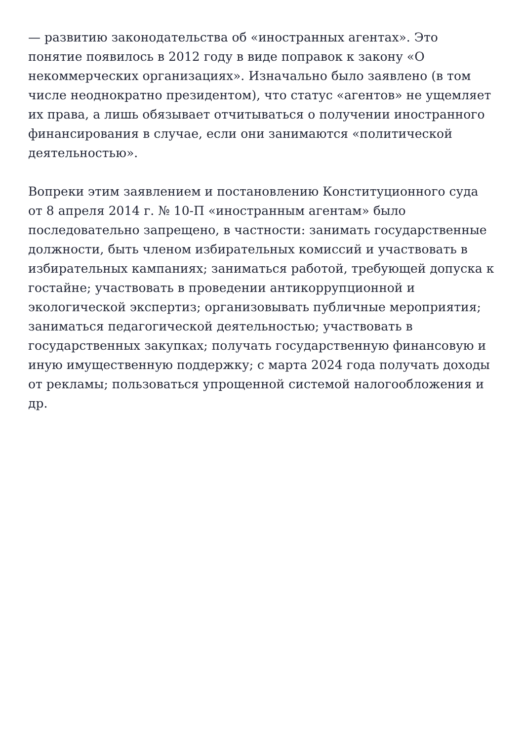— развитию законодательства об «иностранных агентах». Это понятие появилось в 2012 году в виде поправок к закону «О некоммерческих организациях». Изначально было заявлено (в том числе неоднократно президентом), что статус «агентов» не ущемляет их права, а лишь обязывает отчитываться о получении иностранного финансирования в случае, если они занимаются «политической деятельностью».
Вопреки этим заявлением и постановлению Конституционного суда от 8 апреля 2014 г. № 10-П «иностранным агентам» было последовательно запрещено, в частности: занимать государственные должности, быть членом избирательных комиссий и участвовать в избирательных кампаниях; заниматься работой, требующей допуска к гостайне; участвовать в проведении антикоррупционной и экологической экспертиз; организовывать публичные мероприятия; заниматься педагогической деятельностью; участвовать в государственных закупках; получать государственную финансовую и иную имущественную поддержку; с марта 2024 года получать доходы от рекламы; пользоваться упрощенной системой налогообложения и др.